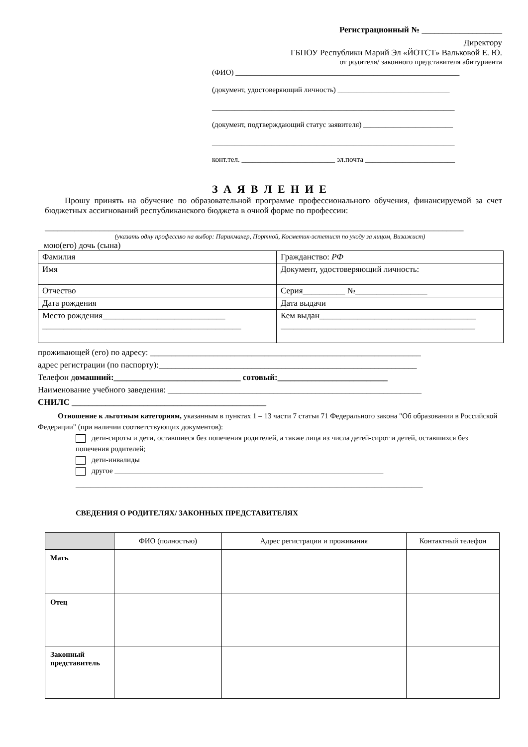Регистрационный № ___________________
Директору
ГБПОУ Республики Марий Эл «ЙОТСТ» Вальковой Е. Ю.
от родителя/ законного представителя абитуриента
(ФИО) ____________________________________________________________
(документ, удостоверяющий личность) ______________________________
_________________________________________________________________
(документ, подтверждающий статус заявителя) ________________________
_________________________________________________________________
конт.тел. _________________________ эл.почта ________________________
З А Я В Л Е Н И Е
Прошу принять на обучение по образовательной программе профессионального обучения, финансируемой за счет бюджетных ассигнований республиканского бюджета в очной форме по профессии:
___________________________________________________________________________________________________
(указать одну профессию на выбор: Парикмахер, Портной, Косметик-эстетист по уходу за лицом, Визажист)
мою(его) дочь (сына)
| Фамилия | Гражданство: РФ |
| Имя | Документ, удостоверяющий личность: |
| Отчество | Серия__________ №_________________ |
| Дата рождения | Дата выдачи |
| Место рождения_____________________________ _______________________________________________ | Кем выдан_____________________________________ ______________________________________________ |
проживающей (его) по адресу: ________________________________________________________________
адрес регистрации (по паспорту):_____________________________________________________________
Телефон домашний:______________________________ сотовый:__________________________
Наименование учебного заведения: ____________________________________________________________
СНИЛС ______________________________________________
Отношение к льготным категориям, указанным в пунктах 1 – 13 части 7 статьи 71 Федерального закона "Об образовании в Российской Федерации" (при наличии соответствующих документов):
дети-сироты и дети, оставшиеся без попечения родителей, а также лица из числа детей-сирот и детей, оставшихся без попечения родителей;
дети-инвалиды
другое ________________________________________________________________________
_____________________________________________________________________________________________
СВЕДЕНИЯ О РОДИТЕЛЯХ/ ЗАКОННЫХ ПРЕДСТАВИТЕЛЯХ
| | ФИО (полностью) | Адрес регистрации и проживания | Контактный телефон |
| --- | --- | --- | --- |
| Мать | | | |
| Отец | | | |
| Законный представитель | | | |